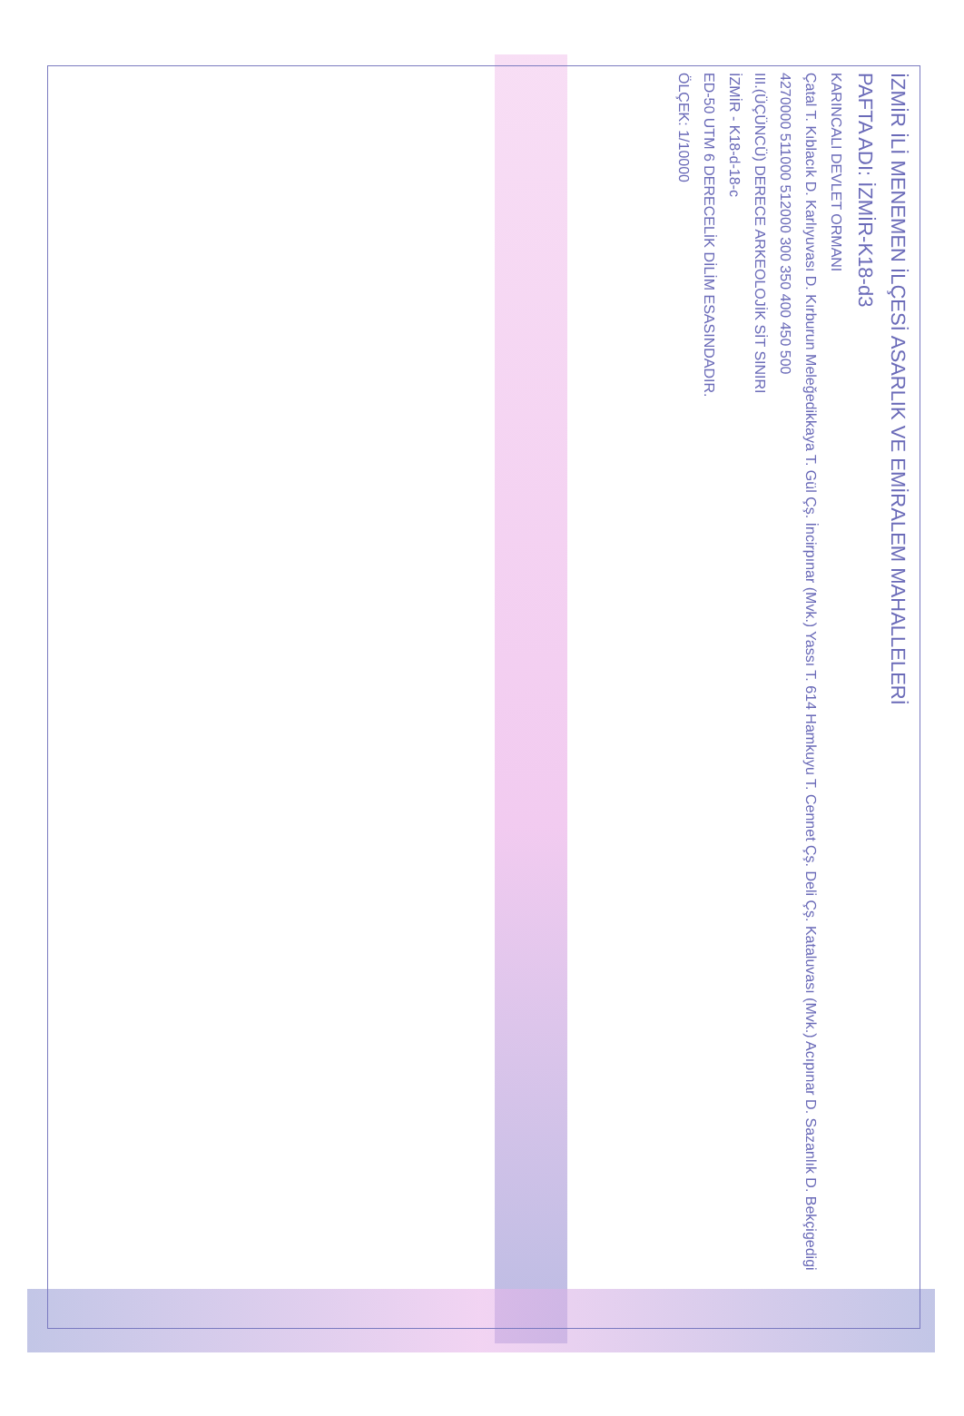İZMİR İLİ MENEMEN İLÇESİ ASARLIK VE EMİRALEM MAHALLELERİ
PAFTA ADI: İZMİR-K18-d3
KARINCALI DEVLET ORMANI
Çatal T. Kıblacık D. Karlıyuvası D. Kırburun Meleğedikkaya T. Gül Çş. İncirpınar (Mvk.) Yassı T. 614 Hamkuyu T. Cennet Çş. Deli Çş. Kataluvası (Mvk.) Acıpınar D. Sazanlık D. Bekçigedigi
4270000 511000 512000 300 350 400 450 500
III.(ÜÇÜNCÜ) DERECE ARKEOLOJİK SİT SINIRI
İZMİR - K18-d-18-c
ED-50 UTM 6 DERECELİK DİLİM ESASINDADIR.
ÖLÇEK: 1/10000